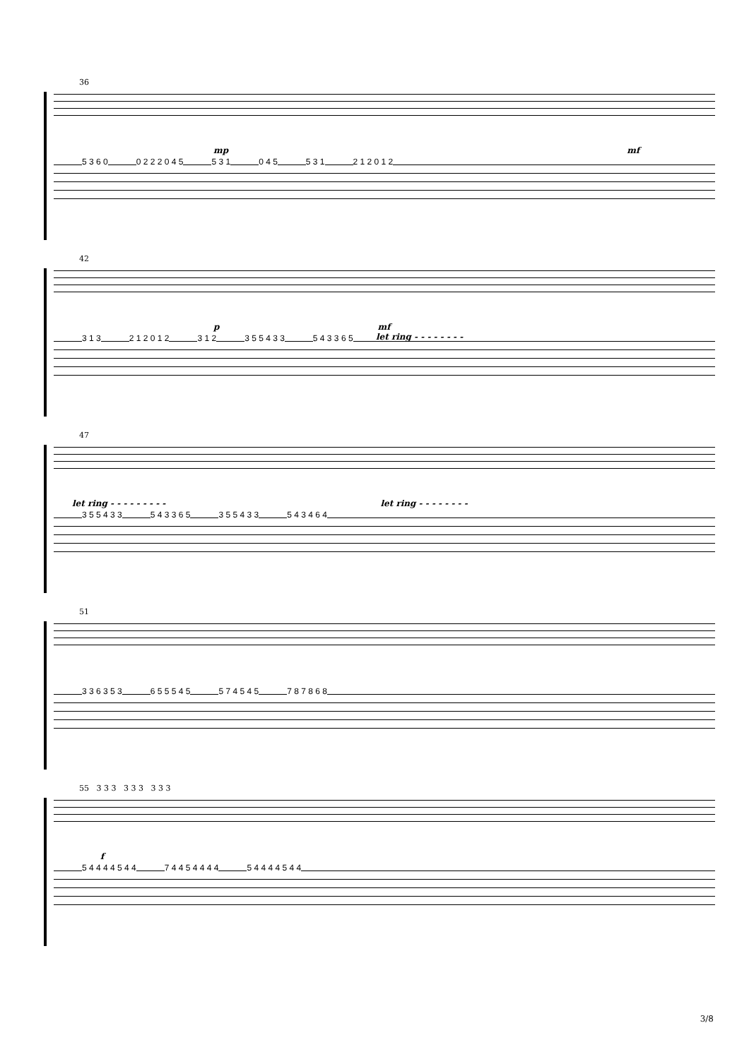36
mp mf
5 3 6 0 0 2 2 2 0 4 5 5 3 1 0 4 5 5 3 1 2 1 2 0 1 2
42
p mf
let ring - - - - - - - -
3 1 3 2 1 2 0 1 2 3 1 2 3 5 5 4 3 3 5 4 3 3 6 5
47
let ring - - - - - - - - - let ring - - - - - - - -
3 5 5 4 3 3 5 4 3 3 6 5 3 5 5 4 3 3 5 4 3 4 6 4
51
3 3 6 3 5 3 6 5 5 5 4 5 5 7 4 5 4 5 7 8 7 8 6 8
55 3 3 3 3 3 3 3 3 3
f
5 4 4 4 4 5 4 4 7 4 4 5 4 4 4 4 5 4 4 4 4 5 4 4
3/8